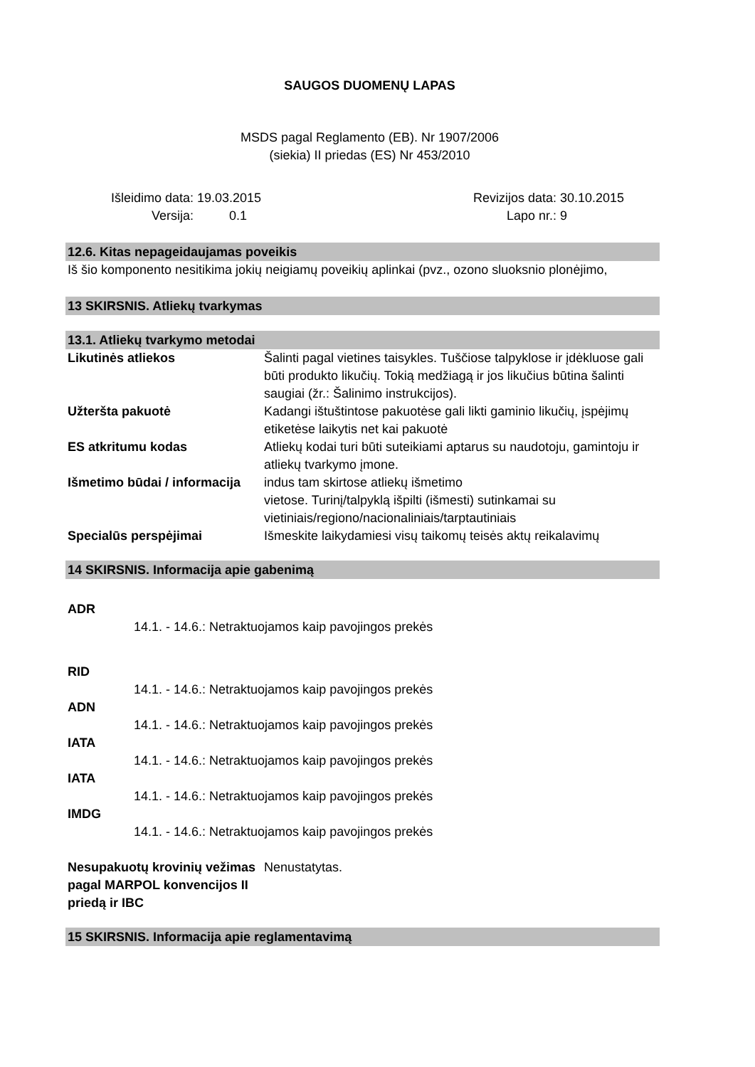SAUGOS DUOMENŲ LAPAS
MSDS pagal Reglamento (EB). Nr 1907/2006
(siekia) II priedas (ES) Nr 453/2010
| Išleidimo data: | 19.03.2015 | Revizijos data: | 30.10.2015 |
| Versija: | 0.1 | Lapo nr.: | 9 |
12.6. Kitas nepageidaujamas poveikis
Iš šio komponento nesitikima jokių neigiamų poveikių aplinkai (pvz., ozono sluoksnio plonėjimo,
13 SKIRSNIS. Atliekų tvarkymas
13.1. Atliekų tvarkymo metodai
| Likutinės atliekos | Šalinti pagal vietines taisykles. Tuščiose talpyklose ir įdėkluose gali būti produkto likučių. Tokią medžiagą ir jos likučius būtina šalinti saugiai (žr.: Šalinimo instrukcijos). |
| Užteršta pakuotė | Kadangi ištuštintose pakuotėse gali likti gaminio likučių, įspėjimų etiketėse laikytis net kai pakuotė |
| ES atkritumu kodas | Atliekų kodai turi būti suteikiami aptarus su naudotoju, gamintoju ir atliekų tvarkymo įmone. |
| Išmetimo būdai / informacija | indus tam skirtose atliekų išmetimo vietose. Turinį/talpyklą išpilti (išmesti) sutinkamai su vietiniais/regiono/nacionaliniais/tarptautiniais |
| Specialūs perspėjimai | Išmeskite laikydamiesi visų taikomų teisės aktų reikalavimų |
14 SKIRSNIS. Informacija apie gabenimą
ADR
14.1. - 14.6.: Netraktuojamos kaip pavojingos prekės
RID
14.1. - 14.6.: Netraktuojamos kaip pavojingos prekės
ADN
14.1. - 14.6.: Netraktuojamos kaip pavojingos prekės
IATA
14.1. - 14.6.: Netraktuojamos kaip pavojingos prekės
IATA
14.1. - 14.6.: Netraktuojamos kaip pavojingos prekės
IMDG
14.1. - 14.6.: Netraktuojamos kaip pavojingos prekės
| Nesupakuotų krovinių vežimas pagal MARPOL konvencijos II priedą ir IBC | Nenustatytas. |
15 SKIRSNIS. Informacija apie reglamentavimą